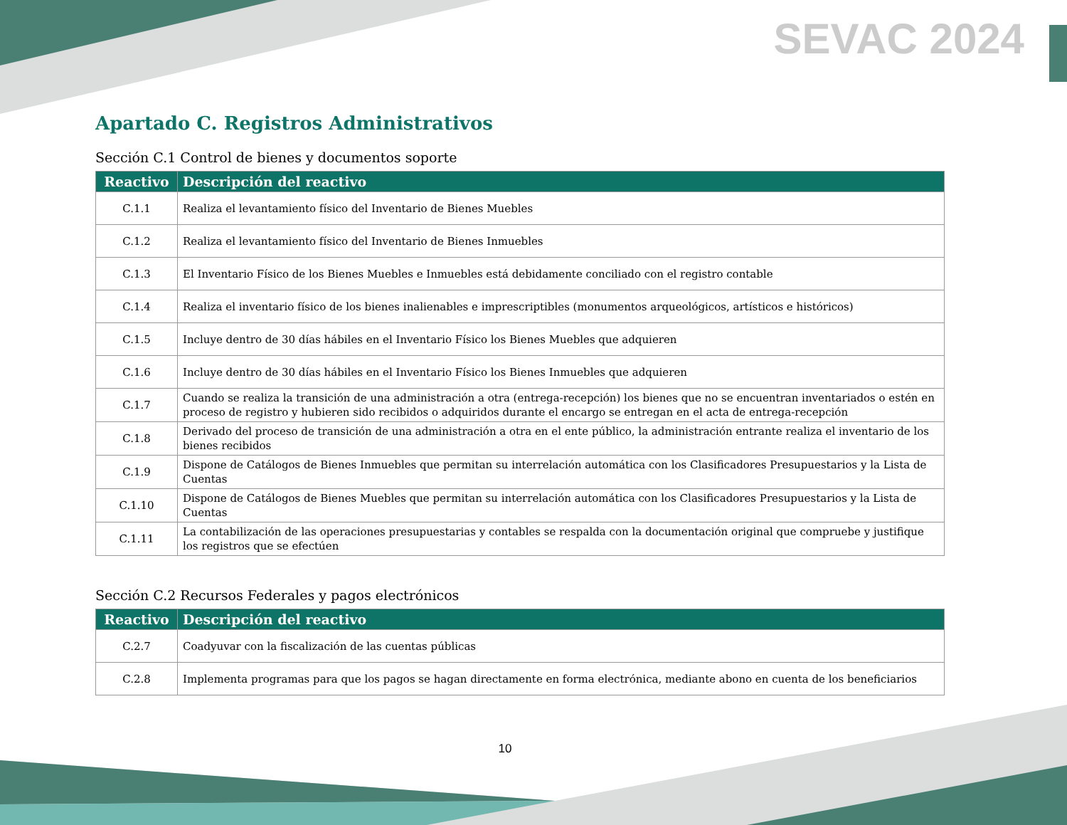SEVAC 2024
Apartado C. Registros Administrativos
Sección C.1 Control de bienes y documentos soporte
| Reactivo | Descripción del reactivo |
| --- | --- |
| C.1.1 | Realiza el levantamiento físico del Inventario de Bienes Muebles |
| C.1.2 | Realiza el levantamiento físico del Inventario de Bienes Inmuebles |
| C.1.3 | El Inventario Físico de los Bienes Muebles e Inmuebles está debidamente conciliado con el registro contable |
| C.1.4 | Realiza el inventario físico de los bienes inalienables e imprescriptibles (monumentos arqueológicos, artísticos e históricos) |
| C.1.5 | Incluye dentro de 30 días hábiles en el Inventario Físico los Bienes Muebles que adquieren |
| C.1.6 | Incluye dentro de 30 días hábiles en el Inventario Físico los Bienes Inmuebles que adquieren |
| C.1.7 | Cuando se realiza la transición de una administración a otra (entrega-recepción) los bienes que no se encuentran inventariados o estén en proceso de registro y hubieren sido recibidos o adquiridos durante el encargo se entregan en el acta de entrega-recepción |
| C.1.8 | Derivado del proceso de transición de una administración a otra en el ente público, la administración entrante realiza el inventario de los bienes recibidos |
| C.1.9 | Dispone de Catálogos de Bienes Inmuebles que permitan su interrelación automática con los Clasificadores Presupuestarios y la Lista de Cuentas |
| C.1.10 | Dispone de Catálogos de Bienes Muebles que permitan su interrelación automática con los Clasificadores Presupuestarios y la Lista de Cuentas |
| C.1.11 | La contabilización de las operaciones presupuestarias y contables se respalda con la documentación original que compruebe y justifique los registros que se efectúen |
Sección C.2 Recursos Federales y pagos electrónicos
| Reactivo | Descripción del reactivo |
| --- | --- |
| C.2.7 | Coadyuvar con la fiscalización de las cuentas públicas |
| C.2.8 | Implementa programas para que los pagos se hagan directamente en forma electrónica, mediante abono en cuenta de los beneficiarios |
10